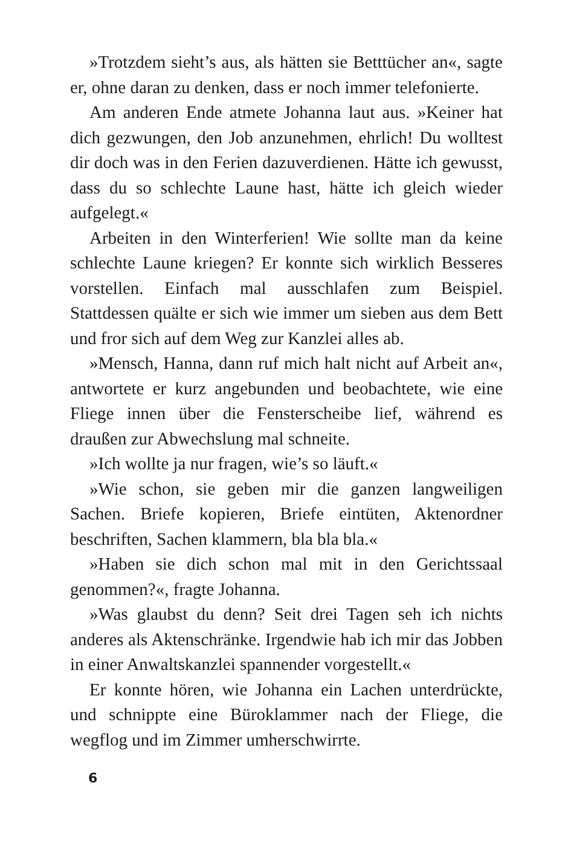»Trotzdem sieht’s aus, als hätten sie Betttücher an«, sagte er, ohne daran zu denken, dass er noch immer telefonierte.
Am anderen Ende atmete Johanna laut aus. »Keiner hat dich gezwungen, den Job anzunehmen, ehrlich! Du wolltest dir doch was in den Ferien dazuverdienen. Hätte ich gewusst, dass du so schlechte Laune hast, hätte ich gleich wieder aufgelegt.«
Arbeiten in den Winterferien! Wie sollte man da keine schlechte Laune kriegen? Er konnte sich wirklich Besseres vorstellen. Einfach mal ausschlafen zum Beispiel. Stattdessen quälte er sich wie immer um sieben aus dem Bett und fror sich auf dem Weg zur Kanzlei alles ab.
»Mensch, Hanna, dann ruf mich halt nicht auf Arbeit an«, antwortete er kurz angebunden und beobachtete, wie eine Fliege innen über die Fensterscheibe lief, während es draußen zur Abwechslung mal schneite.
»Ich wollte ja nur fragen, wie’s so läuft.«
»Wie schon, sie geben mir die ganzen langweiligen Sachen. Briefe kopieren, Briefe eintüten, Aktenordner beschriften, Sachen klammern, bla bla bla.«
»Haben sie dich schon mal mit in den Gerichtssaal genommen?«, fragte Johanna.
»Was glaubst du denn? Seit drei Tagen seh ich nichts anderes als Aktenschränke. Irgendwie hab ich mir das Jobben in einer Anwaltskanzlei spannender vorgestellt.«
Er konnte hören, wie Johanna ein Lachen unterdrückte, und schnippte eine Büroklammer nach der Fliege, die wegflog und im Zimmer umherschwirrte.
6